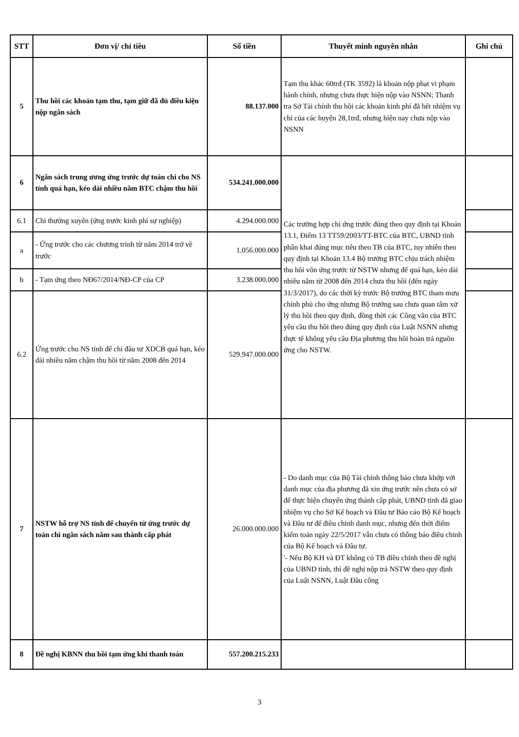| STT | Đơn vị/ chỉ tiêu | Số tiền | Thuyết minh nguyên nhân | Ghi chú |
| --- | --- | --- | --- | --- |
| 5 | Thu hồi các khoản tạm thu, tạm giữ đã đủ điều kiện nộp ngân sách | 88.137.000 | Tạm thu khác 60trđ (TK 3592) là khoản nộp phạt vi phạm hành chính, nhưng chưa thực hiện nộp vào NSNN; Thanh tra Sở Tài chính thu hồi các khoản kinh phí đã hết nhiệm vụ chi của các huyện 28,1trđ, nhưng hiện nay chưa nộp vào NSNN | |
| 6 | Ngân sách trung ương ứng trước dự toán chi cho NS tỉnh quá hạn, kéo dài nhiều năm BTC chậm thu hồi | 534.241.000.000 | Các trường hợp chi ứng trước đúng theo quy định tại Khoản 13.1, Điểm 13 TT59/2003/TT-BTC của BTC, UBND tỉnh phân khai đúng mục tiêu theo TB của BTC, tuy nhiên theo quy định tại Khoản 13.4 Bộ trưởng BTC chịu trách nhiệm thu hồi vốn ứng trước từ NSTW nhưng để quá hạn, kéo dài nhiều năm từ 2008 đến 2014 chưa thu hồi (đến ngày 31/3/2017), do các thời kỳ trước Bộ trưởng BTC tham mưu chính phủ cho ứng nhưng Bộ trưởng sau chưa quan tâm xử lý thu hồi theo quy định, đồng thời các Công văn của BTC yêu cầu thu hồi theo đúng quy định của Luật NSNN nhưng thực tế không yêu cầu Địa phương thu hồi hoàn trả nguồn ứng cho NSTW. | |
| 6.1 | Chi thường xuyên (ứng trước kinh phí sự nghiệp) | 4.294.000.000 | | |
| a | - Ứng trước cho các chương trình từ năm 2014 trở về trước | 1.056.000.000 | | |
| b | - Tạm ứng theo NĐ67/2014/NĐ-CP của CP | 3.238.000.000 | | |
| 6.2 | Ứng trước cho NS tỉnh để chi đầu tư XDCB quá hạn, kéo dài nhiều năm chậm thu hồi từ năm 2008 đến 2014 | 529.947.000.000 | | |
| 7 | NSTW hỗ trợ NS tỉnh để chuyển từ ứng trước dự toán chi ngân sách năm sau thành cấp phát | 26.000.000.000 | - Do danh mục của Bộ Tài chính thông báo chưa khớp với danh mục của địa phương đã xin ứng trước nên chưa có sở để thực hiện chuyển ứng thành cấp phát, UBND tỉnh đã giao nhiệm vụ cho Sở Kế hoạch và Đầu tư Báo cáo Bộ Kế hoạch và Đầu tư để điều chỉnh danh mục, nhưng đến thời điểm kiểm toán ngày 22/5/2017 vẫn chưa có thông báo điều chỉnh của Bộ Kế hoạch và Đầu tư. '- Nếu Bộ KH và ĐT không có TB điều chỉnh theo đề nghị của UBND tỉnh, thì đề nghị nộp trả NSTW theo quy định của Luật NSNN, Luật Đầu công | |
| 8 | Đề nghị KBNN thu hồi tạm ứng khi thanh toán | 557.200.215.233 | | |
3